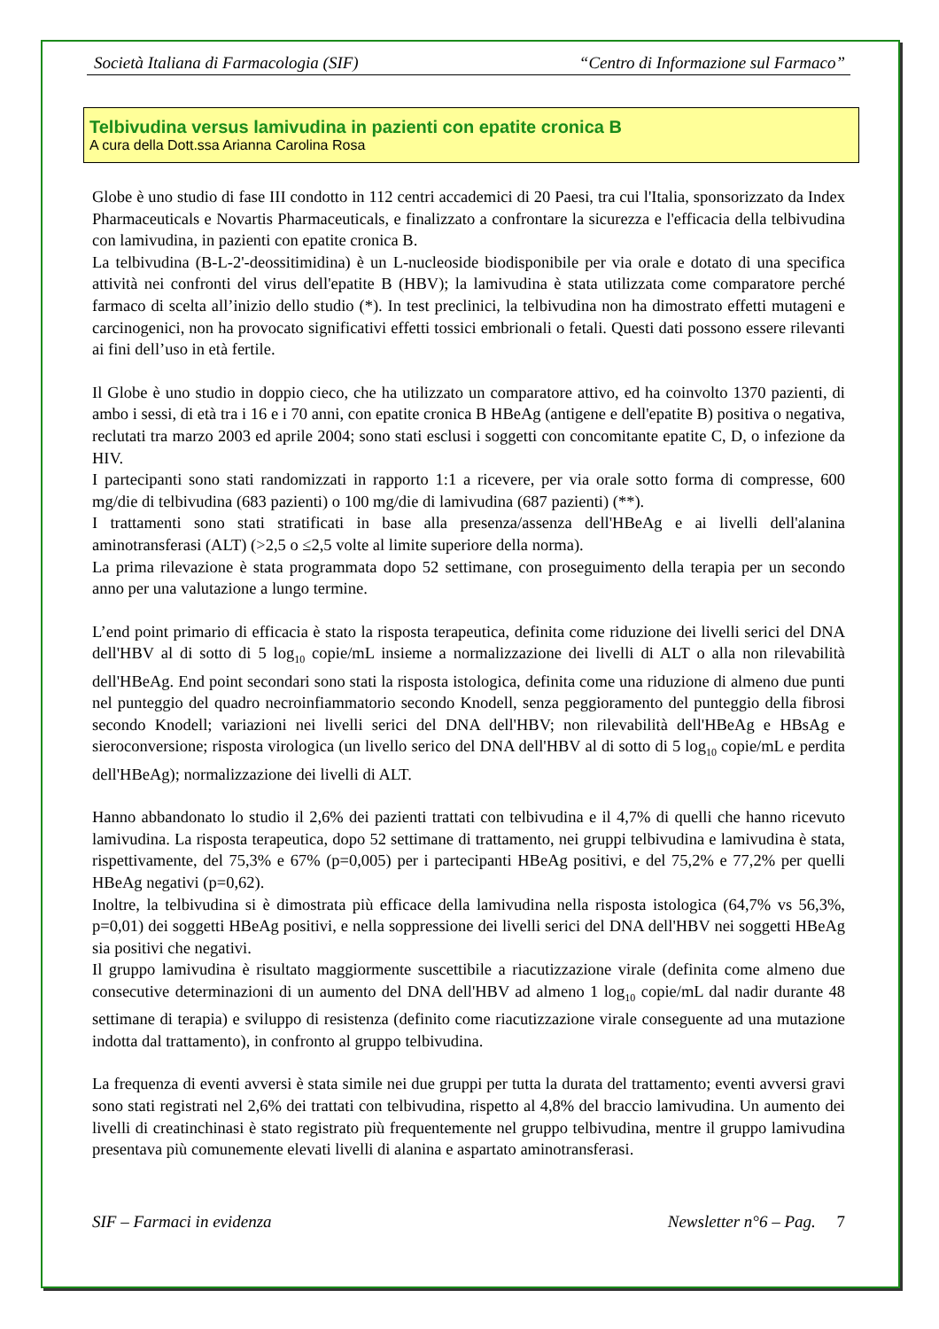Società Italiana di Farmacologia (SIF) “Centro di Informazione sul Farmaco”
Telbivudina versus lamivudina in pazienti con epatite cronica B
A cura della Dott.ssa Arianna Carolina Rosa
Globe è uno studio di fase III condotto in 112 centri accademici di 20 Paesi, tra cui l'Italia, sponsorizzato da Index Pharmaceuticals e Novartis Pharmaceuticals, e finalizzato a confrontare la sicurezza e l'efficacia della telbivudina con lamivudina, in pazienti con epatite cronica B.
La telbivudina (B-L-2'-deossitimidina) è un L-nucleoside biodisponibile per via orale e dotato di una specifica attività nei confronti del virus dell'epatite B (HBV); la lamivudina è stata utilizzata come comparatore perché farmaco di scelta all’inizio dello studio (*). In test preclinici, la telbivudina non ha dimostrato effetti mutageni e carcinogenici, non ha provocato significativi effetti tossici embrionali o fetali. Questi dati possono essere rilevanti ai fini dell’uso in età fertile.
Il Globe è uno studio in doppio cieco, che ha utilizzato un comparatore attivo, ed ha coinvolto 1370 pazienti, di ambo i sessi, di età tra i 16 e i 70 anni, con epatite cronica B HBeAg (antigene e dell'epatite B) positiva o negativa, reclutati tra marzo 2003 ed aprile 2004; sono stati esclusi i soggetti con concomitante epatite C, D, o infezione da HIV.
I partecipanti sono stati randomizzati in rapporto 1:1 a ricevere, per via orale sotto forma di compresse, 600 mg/die di telbivudina (683 pazienti) o 100 mg/die di lamivudina (687 pazienti) (**).
I trattamenti sono stati stratificati in base alla presenza/assenza dell'HBeAg e ai livelli dell'alanina aminotransferasi (ALT) (>2,5 o ≤2,5 volte al limite superiore della norma).
La prima rilevazione è stata programmata dopo 52 settimane, con proseguimento della terapia per un secondo anno per una valutazione a lungo termine.
L’end point primario di efficacia è stato la risposta terapeutica, definita come riduzione dei livelli serici del DNA dell'HBV al di sotto di 5 log<sub>10</sub> copie/mL insieme a normalizzazione dei livelli di ALT o alla non rilevabilità dell'HBeAg. End point secondari sono stati la risposta istologica, definita come una riduzione di almeno due punti nel punteggio del quadro necroinfiammatorio secondo Knodell, senza peggioramento del punteggio della fibrosi secondo Knodell; variazioni nei livelli serici del DNA dell'HBV; non rilevabilità dell'HBeAg e HBsAg e sieroconversione; risposta virologica (un livello serico del DNA dell'HBV al di sotto di 5 log<sub>10</sub> copie/mL e perdita dell'HBeAg); normalizzazione dei livelli di ALT.
Hanno abbandonato lo studio il 2,6% dei pazienti trattati con telbivudina e il 4,7% di quelli che hanno ricevuto lamivudina. La risposta terapeutica, dopo 52 settimane di trattamento, nei gruppi telbivudina e lamivudina è stata, rispettivamente, del 75,3% e 67% (p=0,005) per i partecipanti HBeAg positivi, e del 75,2% e 77,2% per quelli HBeAg negativi (p=0,62).
Inoltre, la telbivudina si è dimostrata più efficace della lamivudina nella risposta istologica (64,7% vs 56,3%, p=0,01) dei soggetti HBeAg positivi, e nella soppressione dei livelli serici del DNA dell'HBV nei soggetti HBeAg sia positivi che negativi.
Il gruppo lamivudina è risultato maggiormente suscettibile a riacutizzazione virale (definita come almeno due consecutive determinazioni di un aumento del DNA dell'HBV ad almeno 1 log<sub>10</sub> copie/mL dal nadir durante 48 settimane di terapia) e sviluppo di resistenza (definito come riacutizzazione virale conseguente ad una mutazione indotta dal trattamento), in confronto al gruppo telbivudina.
La frequenza di eventi avversi è stata simile nei due gruppi per tutta la durata del trattamento; eventi avversi gravi sono stati registrati nel 2,6% dei trattati con telbivudina, rispetto al 4,8% del braccio lamivudina. Un aumento dei livelli di creatinchinasi è stato registrato più frequentemente nel gruppo telbivudina, mentre il gruppo lamivudina presentava più comunemente elevati livelli di alanina e aspartato aminotransferasi.
SIF – Farmaci in evidenza Newsletter n°6 – Pag. 7